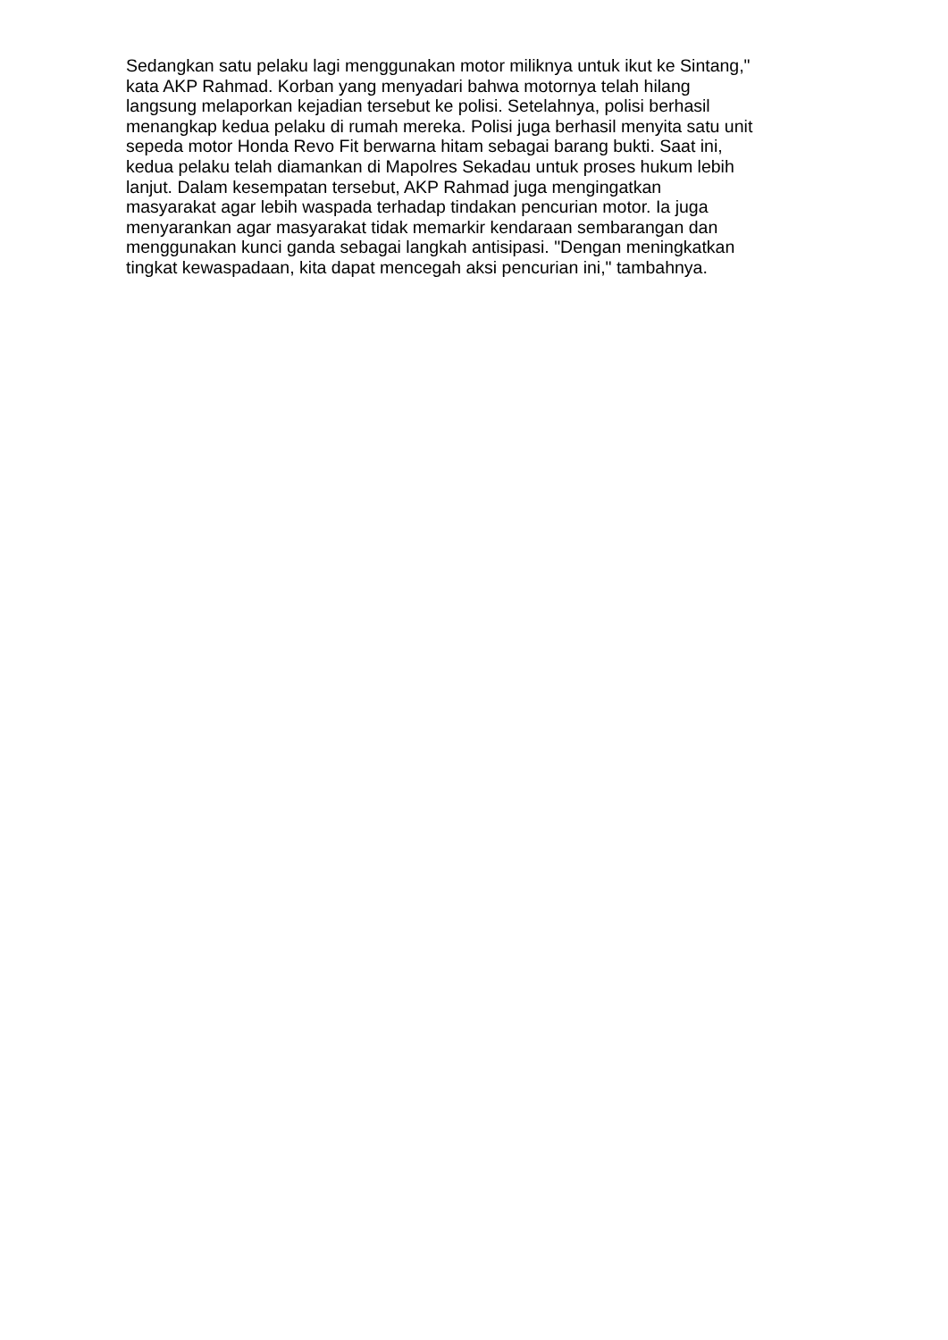Sedangkan satu pelaku lagi menggunakan motor miliknya untuk ikut ke Sintang,"
kata AKP Rahmad. Korban yang menyadari bahwa motornya telah hilang
langsung melaporkan kejadian tersebut ke polisi. Setelahnya, polisi berhasil
menangkap kedua pelaku di rumah mereka. Polisi juga berhasil menyita satu unit
sepeda motor Honda Revo Fit berwarna hitam sebagai barang bukti. Saat ini,
kedua pelaku telah diamankan di Mapolres Sekadau untuk proses hukum lebih
lanjut. Dalam kesempatan tersebut, AKP Rahmad juga mengingatkan
masyarakat agar lebih waspada terhadap tindakan pencurian motor. Ia juga
menyarankan agar masyarakat tidak memarkir kendaraan sembarangan dan
menggunakan kunci ganda sebagai langkah antisipasi. "Dengan meningkatkan
tingkat kewaspadaan, kita dapat mencegah aksi pencurian ini," tambahnya.